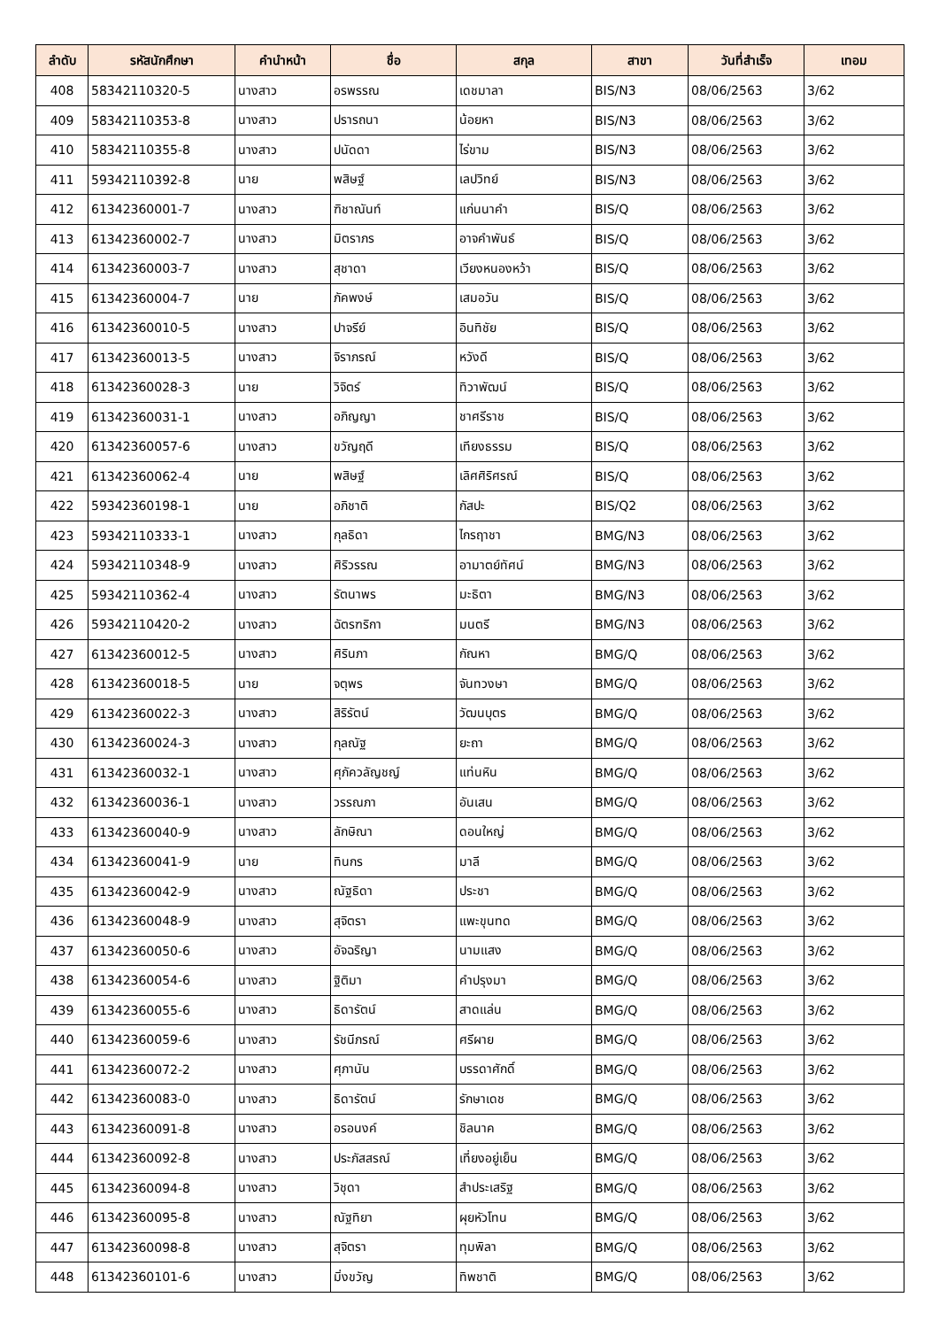| ลำดับ | รหัสนักศึกษา | คำนำหน้า | ชื่อ | สกุล | สาขา | วันที่สำเร็จ | เทอม |
| --- | --- | --- | --- | --- | --- | --- | --- |
| 408 | 58342110320-5 | นางสาว | อรพรรณ | เดชมาลา | BIS/N3 | 08/06/2563 | 3/62 |
| 409 | 58342110353-8 | นางสาว | ปรารถนา | น้อยหา | BIS/N3 | 08/06/2563 | 3/62 |
| 410 | 58342110355-8 | นางสาว | ปนัดดา | ไร่ขาม | BIS/N3 | 08/06/2563 | 3/62 |
| 411 | 59342110392-8 | นาย | พสิษฐ์ | เลปวิทย์ | BIS/N3 | 08/06/2563 | 3/62 |
| 412 | 61342360001-7 | นางสาว | ฑิชาณันท์ | แก่นนาคำ | BIS/Q | 08/06/2563 | 3/62 |
| 413 | 61342360002-7 | นางสาว | มิตราภร | อาจคำพันธ์ | BIS/Q | 08/06/2563 | 3/62 |
| 414 | 61342360003-7 | นางสาว | สุชาดา | เวียงหนองหว้า | BIS/Q | 08/06/2563 | 3/62 |
| 415 | 61342360004-7 | นาย | ภัคพงษ์ | เสมอวัน | BIS/Q | 08/06/2563 | 3/62 |
| 416 | 61342360010-5 | นางสาว | ปาจรีย์ | อินทิชัย | BIS/Q | 08/06/2563 | 3/62 |
| 417 | 61342360013-5 | นางสาว | จิราภรณ์ | หวังดี | BIS/Q | 08/06/2563 | 3/62 |
| 418 | 61342360028-3 | นาย | วิจิตร์ | ทิวาพัฒน์ | BIS/Q | 08/06/2563 | 3/62 |
| 419 | 61342360031-1 | นางสาว | อภิญญา | ชาศรีราช | BIS/Q | 08/06/2563 | 3/62 |
| 420 | 61342360057-6 | นางสาว | ขวัญฤดี | เทียงธรรม | BIS/Q | 08/06/2563 | 3/62 |
| 421 | 61342360062-4 | นาย | พสิษฐ์ | เลิศศิริศรณ์ | BIS/Q | 08/06/2563 | 3/62 |
| 422 | 59342360198-1 | นาย | อภิชาติ | กัสปะ | BIS/Q2 | 08/06/2563 | 3/62 |
| 423 | 59342110333-1 | นางสาว | กุลธิดา | ไกรฤาชา | BMG/N3 | 08/06/2563 | 3/62 |
| 424 | 59342110348-9 | นางสาว | ศิริวรรณ | อามาตย์ทัศน์ | BMG/N3 | 08/06/2563 | 3/62 |
| 425 | 59342110362-4 | นางสาว | รัตนาพร | มะธิตา | BMG/N3 | 08/06/2563 | 3/62 |
| 426 | 59342110420-2 | นางสาว | ฉัตรฑริกา | มนตรี | BMG/N3 | 08/06/2563 | 3/62 |
| 427 | 61342360012-5 | นางสาว | ศิรินภา | กัณหา | BMG/Q | 08/06/2563 | 3/62 |
| 428 | 61342360018-5 | นาย | จตุพร | จันทวงษา | BMG/Q | 08/06/2563 | 3/62 |
| 429 | 61342360022-3 | นางสาว | สิริรัตน์ | วัฒนบุตร | BMG/Q | 08/06/2563 | 3/62 |
| 430 | 61342360024-3 | นางสาว | กุลณัฐ | ยะถา | BMG/Q | 08/06/2563 | 3/62 |
| 431 | 61342360032-1 | นางสาว | ศุภัควลัญชญ์ | แท่นหิน | BMG/Q | 08/06/2563 | 3/62 |
| 432 | 61342360036-1 | นางสาว | วรรณภา | อันเสน | BMG/Q | 08/06/2563 | 3/62 |
| 433 | 61342360040-9 | นางสาว | ลักษิณา | ดอนใหญ่ | BMG/Q | 08/06/2563 | 3/62 |
| 434 | 61342360041-9 | นาย | ทินกร | มาลี | BMG/Q | 08/06/2563 | 3/62 |
| 435 | 61342360042-9 | นางสาว | ณัฐธิดา | ประชา | BMG/Q | 08/06/2563 | 3/62 |
| 436 | 61342360048-9 | นางสาว | สุจิตรา | แพะขุนทด | BMG/Q | 08/06/2563 | 3/62 |
| 437 | 61342360050-6 | นางสาว | อัจฉริญา | นามแสง | BMG/Q | 08/06/2563 | 3/62 |
| 438 | 61342360054-6 | นางสาว | ฐิติมา | คำปรุงมา | BMG/Q | 08/06/2563 | 3/62 |
| 439 | 61342360055-6 | นางสาว | ธิดารัตน์ | สาดแล่น | BMG/Q | 08/06/2563 | 3/62 |
| 440 | 61342360059-6 | นางสาว | รัชนีภรณ์ | ศรีผาย | BMG/Q | 08/06/2563 | 3/62 |
| 441 | 61342360072-2 | นางสาว | ศุภานัน | บรรดาศักดิ์ | BMG/Q | 08/06/2563 | 3/62 |
| 442 | 61342360083-0 | นางสาว | ธิดารัตน์ | รักษาเดช | BMG/Q | 08/06/2563 | 3/62 |
| 443 | 61342360091-8 | นางสาว | อรอนงค์ | ชิลนาค | BMG/Q | 08/06/2563 | 3/62 |
| 444 | 61342360092-8 | นางสาว | ประภัสสรณ์ | เที่ยงอยู่เย็น | BMG/Q | 08/06/2563 | 3/62 |
| 445 | 61342360094-8 | นางสาว | วิชุดา | สำประเสริฐ | BMG/Q | 08/06/2563 | 3/62 |
| 446 | 61342360095-8 | นางสาว | ณัฐทิยา | ผุยหัวโทน | BMG/Q | 08/06/2563 | 3/62 |
| 447 | 61342360098-8 | นางสาว | สุจิตรา | ทุมพิลา | BMG/Q | 08/06/2563 | 3/62 |
| 448 | 61342360101-6 | นางสาว | มิ่งขวัญ | ทิพชาติ | BMG/Q | 08/06/2563 | 3/62 |